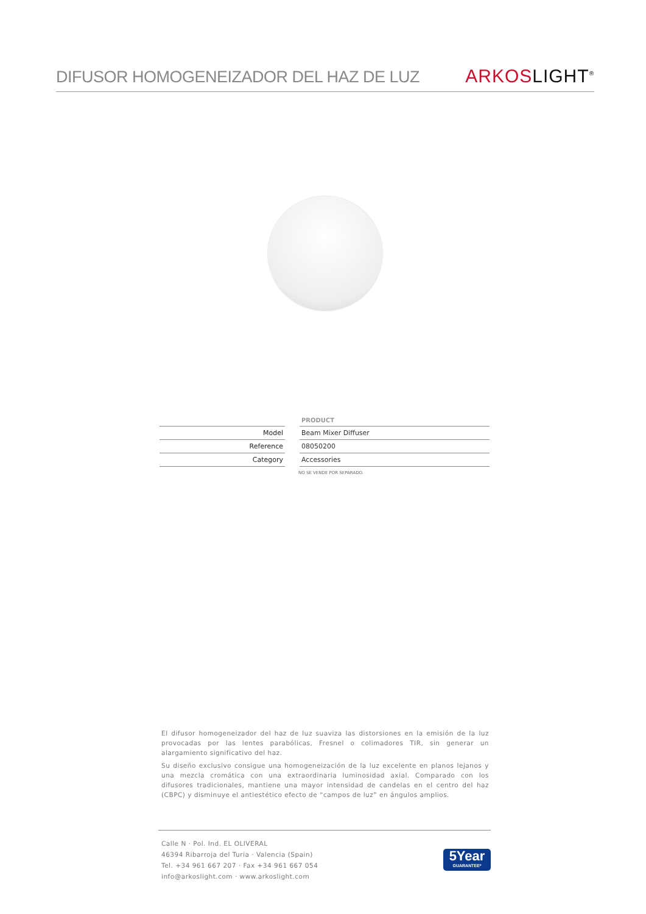DIFUSOR HOMOGENEIZADOR DEL HAZ DE LUZ
ARKOS LIGHT<sup>®</sup>
| | | PRODUCT |
| Model | | Beam Mixer Diffuser |
| Reference | | 08050200 |
| Category | | Accessories |
NO SE VENDE POR SEPARADO.
El difusor homogeneizador del haz de luz suaviza las distorsiones en la emisión de la luz provocadas por las lentes parabólicas, Fresnel o colimadores TIR, sin generar un alargamiento significativo del haz.
Su diseño exclusivo consigue una homogeneización de la luz excelente en planos lejanos y una mezcla cromática con una extraordinaria luminosidad axial. Comparado con los difusores tradicionales, mantiene una mayor intensidad de candelas en el centro del haz (CBPC) y disminuye el antiestético efecto de “campos de luz” en ángulos amplios.
Calle N · Pol. Ind. EL OLIVERAL
46394 Ribarroja del Turia · Valencia (Spain)
Tel. +34 961 667 207 · Fax +34 961 667 054
info@arkoslight.com · www.arkoslight.com
5Year
GUARANTEE*